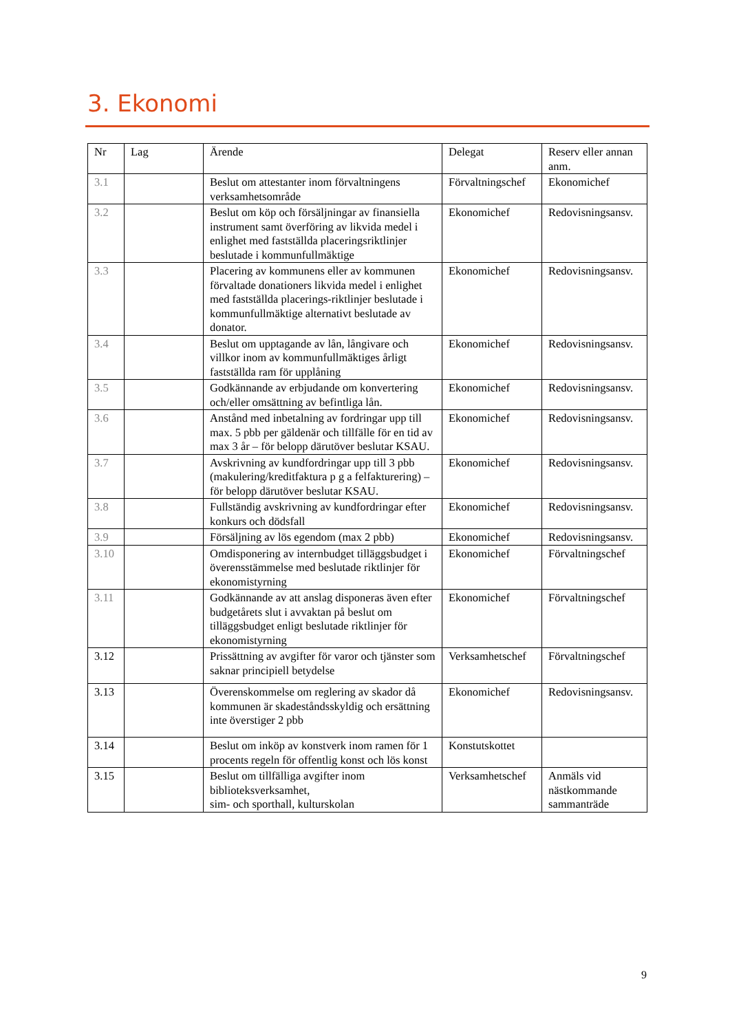3. Ekonomi
| Nr | Lag | Ärende | Delegat | Reserv eller annan anm. |
| --- | --- | --- | --- | --- |
| 3.1 | | Beslut om attestanter inom förvaltningens verksamhetsområde | Förvaltningschef | Ekonomichef |
| 3.2 | | Beslut om köp och försäljningar av finansiella instrument samt överföring av likvida medel i enlighet med fastställda placeringsriktlinjer beslutade i kommunfullmäktige | Ekonomichef | Redovisningsansv. |
| 3.3 | | Placering av kommunens eller av kommunen förvaltade donationers likvida medel i enlighet med fastställda placerings-riktlinjer beslutade i kommunfullmäktige alternativt beslutade av donator. | Ekonomichef | Redovisningsansv. |
| 3.4 | | Beslut om upptagande av lån, långivare och villkor inom av kommunfullmäktiges årligt fastställda ram för upplåning | Ekonomichef | Redovisningsansv. |
| 3.5 | | Godkännande av erbjudande om konvertering och/eller omsättning av befintliga lån. | Ekonomichef | Redovisningsansv. |
| 3.6 | | Anstånd med inbetalning av fordringar upp till max. 5 pbb per gäldenär och tillfälle för en tid av max 3 år – för belopp därutöver beslutar KSAU. | Ekonomichef | Redovisningsansv. |
| 3.7 | | Avskrivning av kundfordringar upp till 3 pbb (makulering/kreditfaktura p g a felfakturering) – för belopp därutöver beslutar KSAU. | Ekonomichef | Redovisningsansv. |
| 3.8 | | Fullständig avskrivning av kundfordringar efter konkurs och dödsfall | Ekonomichef | Redovisningsansv. |
| 3.9 | | Försäljning av lös egendom (max 2 pbb) | Ekonomichef | Redovisningsansv. |
| 3.10 | | Omdisponering av internbudget tilläggsbudget i överensstämmelse med beslutade riktlinjer för ekonomistyrning | Ekonomichef | Förvaltningschef |
| 3.11 | | Godkännande av att anslag disponeras även efter budgetårets slut i avvaktan på beslut om tilläggsbudget enligt beslutade riktlinjer för ekonomistyrning | Ekonomichef | Förvaltningschef |
| 3.12 | | Prissättning av avgifter för varor och tjänster som saknar principiell betydelse | Verksamhetschef | Förvaltningschef |
| 3.13 | | Överenskommelse om reglering av skador då kommunen är skadeståndsskyldig och ersättning inte överstiger 2 pbb | Ekonomichef | Redovisningsansv. |
| 3.14 | | Beslut om inköp av konstverk inom ramen för 1 procents regeln för offentlig konst och lös konst | Konstutskottet | |
| 3.15 | | Beslut om tillfälliga avgifter inom biblioteksverksamhet, sim- och sporthall, kulturskolan | Verksamhetschef | Anmäls vid nästkommande sammanträde |
9